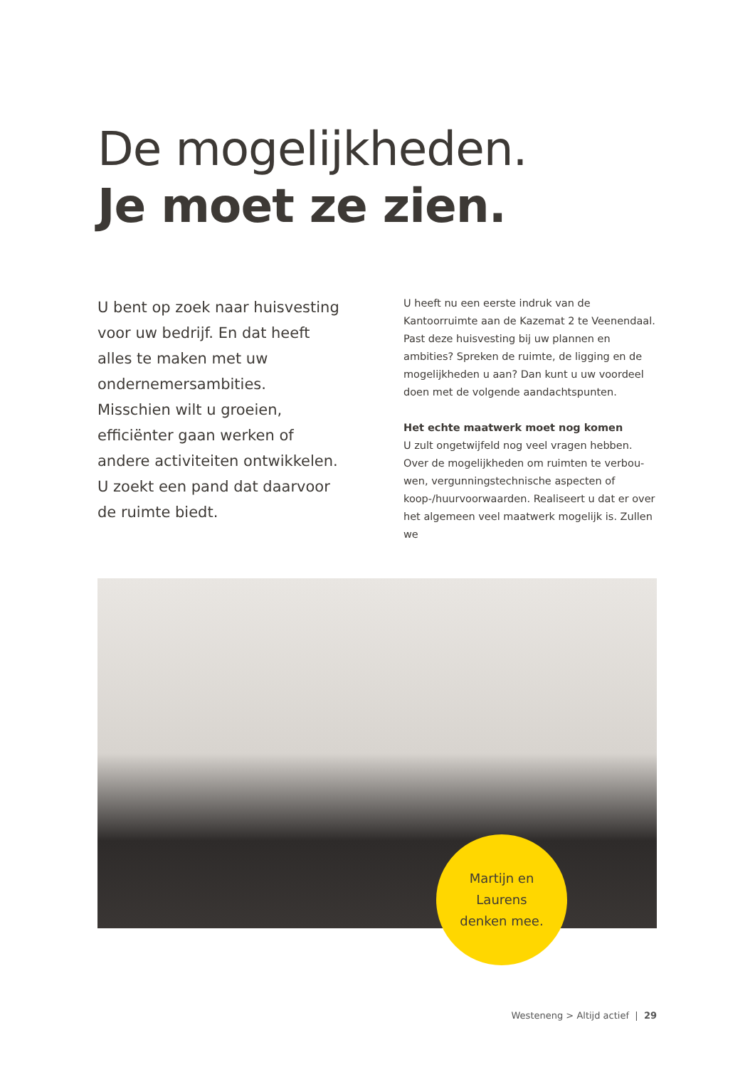De mogelijkheden.
Je moet ze zien.
U bent op zoek naar huisvesting voor uw bedrijf. En dat heeft alles te maken met uw ondernemersambities. Misschien wilt u groeien, efficiënter gaan werken of andere activiteiten ontwikkelen. U zoekt een pand dat daarvoor de ruimte biedt.
U heeft nu een eerste indruk van de Kantoorruimte aan de Kazemat 2 te Veenendaal. Past deze huisvesting bij uw plannen en ambities? Spreken de ruimte, de ligging en de mogelijkheden u aan? Dan kunt u uw voordeel doen met de volgende aandachtspunten.
Het echte maatwerk moet nog komen
U zult ongetwijfeld nog veel vragen hebben. Over de mogelijkheden om ruimten te verbou-wen, vergunningstechnische aspecten of koop-/huurvoorwaarden. Realiseert u dat er over het algemeen veel maatwerk mogelijk is. Zullen we
Martijn en
Laurens
denken mee.
Westeneng > Altijd actief | 29